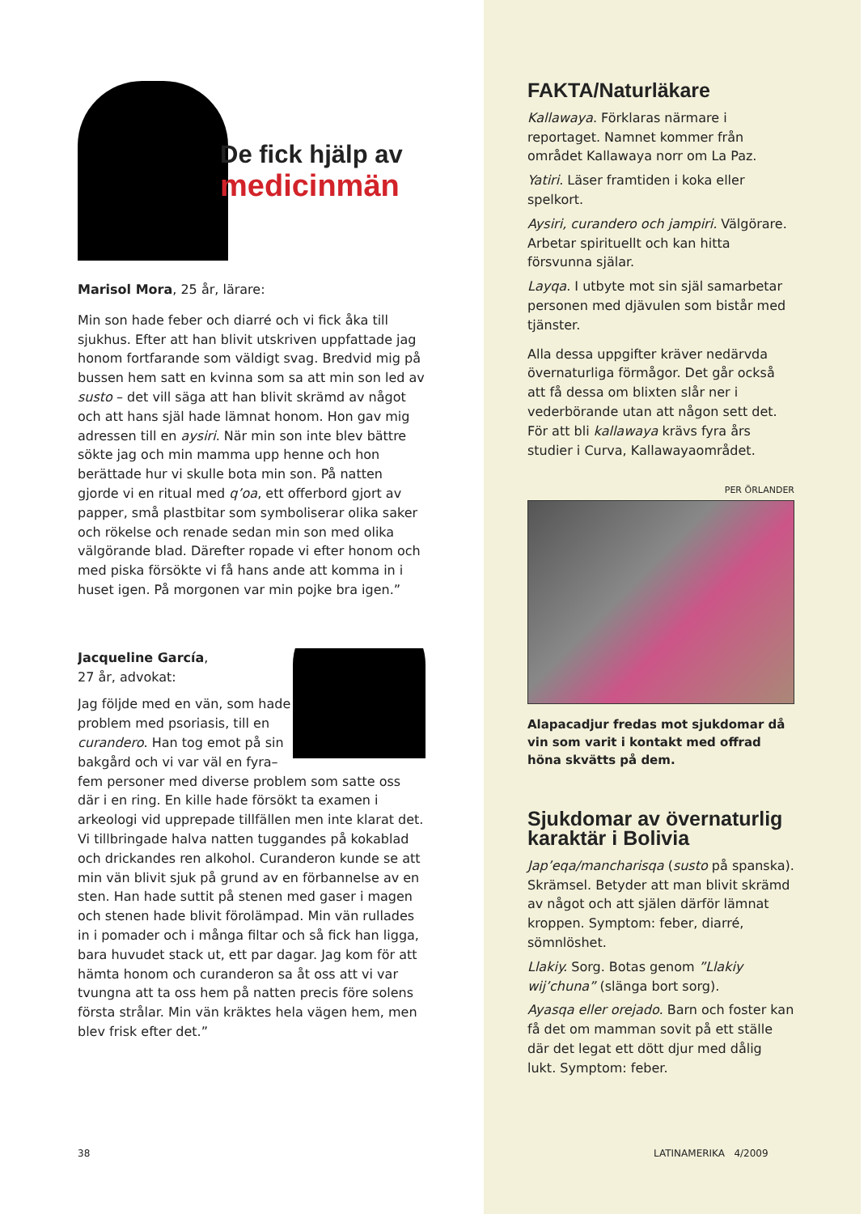De fick hjälp av
medicinmän
Marisol Mora, 25 år, lärare:
Min son hade feber och diarré och vi fick åka till sjukhus. Efter att han blivit utskriven uppfattade jag honom fortfarande som väldigt svag. Bredvid mig på bussen hem satt en kvinna som sa att min son led av susto – det vill säga att han blivit skrämd av något och att hans själ hade lämnat honom. Hon gav mig adressen till en aysiri. När min son inte blev bättre sökte jag och min mamma upp henne och hon berättade hur vi skulle bota min son. På natten gjorde vi en ritual med q’oa, ett offerbord gjort av papper, små plastbitar som symboliserar olika saker och rökelse och renade sedan min son med olika välgörande blad. Därefter ropade vi efter honom och med piska försökte vi få hans ande att komma in i huset igen. På morgonen var min pojke bra igen.”
Jacqueline García,
27 år, advokat:
Jag följde med en vän, som hade problem med psoriasis, till en curandero. Han tog emot på sin bakgård och vi var väl en fyra–fem personer med diverse problem som satte oss där i en ring. En kille hade försökt ta examen i arkeologi vid upprepade tillfällen men inte klarat det. Vi tillbringade halva natten tuggandes på kokablad och drickandes ren alkohol. Curanderon kunde se att min vän blivit sjuk på grund av en förbannelse av en sten. Han hade suttit på stenen med gaser i magen och stenen hade blivit förolämpad. Min vän rullades in i pomader och i många filtar och så fick han ligga, bara huvudet stack ut, ett par dagar. Jag kom för att hämta honom och curanderon sa åt oss att vi var tvungna att ta oss hem på natten precis före solens första strålar. Min vän kräktes hela vägen hem, men blev frisk efter det.”
FAKTA/Naturläkare
Kallawaya. Förklaras närmare i reportaget. Namnet kommer från området Kallawaya norr om La Paz.
Yatiri. Läser framtiden i koka eller spelkort.
Aysiri, curandero och jampiri. Välgörare. Arbetar spirituellt och kan hitta försvunna själar.
Layqa. I utbyte mot sin själ samarbetar personen med djävulen som bistår med tjänster.
Alla dessa uppgifter kräver nedärvda övernaturliga förmågor. Det går också att få dessa om blixten slår ner i vederbörande utan att någon sett det. För att bli kallawaya krävs fyra års studier i Curva, Kallawayaområdet.
PER ÖRLANDER
Alapacadjur fredas mot sjukdomar då vin som varit i kontakt med offrad höna skvätts på dem.
Sjukdomar av övernaturlig karaktär i Bolivia
Jap’eqa/mancharisqa (susto på spanska). Skrämsel. Betyder att man blivit skrämd av något och att själen därför lämnat kroppen. Symptom: feber, diarré, sömnlöshet.
Llakiy. Sorg. Botas genom ”Llakiy wij’chuna” (slänga bort sorg).
Ayasqa eller orejado. Barn och foster kan få det om mamman sovit på ett ställe där det legat ett dött djur med dålig lukt. Symptom: feber.
38 LATINAMERIKA 4/2009